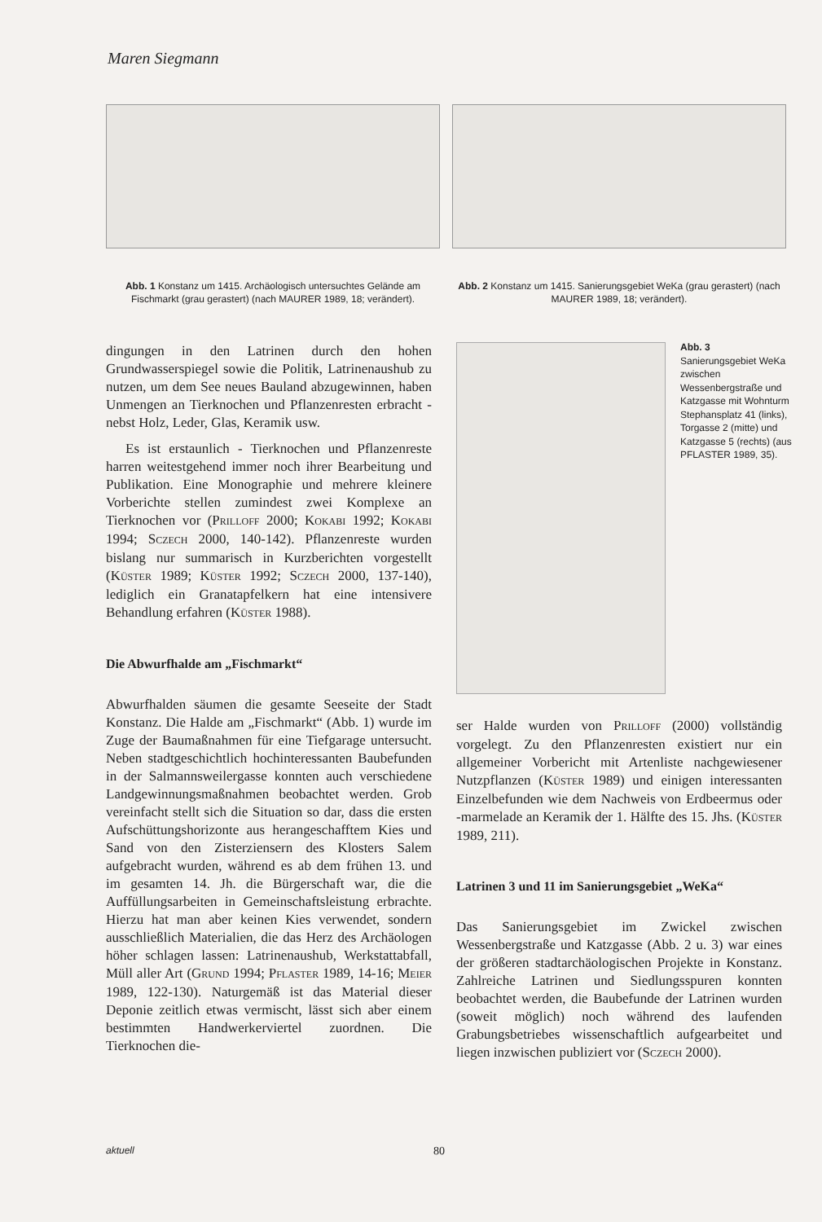Maren Siegmann
Abb. 1 Konstanz um 1415. Archäologisch untersuchtes Gelände am Fischmarkt (grau gerastert) (nach MAURER 1989, 18; verändert).
Abb. 2 Konstanz um 1415. Sanierungsgebiet WeKa (grau gerastert) (nach MAURER 1989, 18; verändert).
dingungen in den Latrinen durch den hohen Grundwasserspiegel sowie die Politik, Latrinenaushub zu nutzen, um dem See neues Bauland abzugewinnen, haben Unmengen an Tierknochen und Pflanzenresten erbracht - nebst Holz, Leder, Glas, Keramik usw.
Es ist erstaunlich - Tierknochen und Pflanzenreste harren weitestgehend immer noch ihrer Bearbeitung und Publikation. Eine Monographie und mehrere kleinere Vorberichte stellen zumindest zwei Komplexe an Tierknochen vor (PRILLOFF 2000; KOKABI 1992; KOKABI 1994; SCZECH 2000, 140-142). Pflanzenreste wurden bislang nur summarisch in Kurzberichten vorgestellt (KÜSTER 1989; KÜSTER 1992; SCZECH 2000, 137-140), lediglich ein Granatapfelkern hat eine intensivere Behandlung erfahren (KÜSTER 1988).
Die Abwurfhalde am „Fischmarkt“
Abwurfhalden säumen die gesamte Seeseite der Stadt Konstanz. Die Halde am „Fischmarkt“ (Abb. 1) wurde im Zuge der Baumaßnahmen für eine Tiefgarage untersucht. Neben stadtgeschichtlich hochinteressanten Baubefunden in der Salmannsweilergasse konnten auch verschiedene Landgewinnungsmaßnahmen beobachtet werden. Grob vereinfacht stellt sich die Situation so dar, dass die ersten Aufschüttungshorizonte aus herangeschafftem Kies und Sand von den Zisterziensern des Klosters Salem aufgebracht wurden, während es ab dem frühen 13. und im gesamten 14. Jh. die Bürgerschaft war, die die Auffüllungsarbeiten in Gemeinschaftsleistung erbrachte. Hierzu hat man aber keinen Kies verwendet, sondern ausschließlich Materialien, die das Herz des Archäologen höher schlagen lassen: Latrinenaushub, Werkstattabfall, Müll aller Art (GRUND 1994; PFLASTER 1989, 14-16; MEIER 1989, 122-130). Naturgemäß ist das Material dieser Deponie zeitlich etwas vermischt, lässt sich aber einem bestimmten Handwerkerviertel zuordnen. Die Tierknochen die-
Abb. 3
Sanierungsgebiet WeKa zwischen Wessenbergstraße und Katzgasse mit Wohnturm Stephansplatz 41 (links), Torgasse 2 (mitte) und Katzgasse 5 (rechts) (aus PFLASTER 1989, 35).
ser Halde wurden von PRILLOFF (2000) vollständig vorgelegt. Zu den Pflanzenresten existiert nur ein allgemeiner Vorbericht mit Artenliste nachgewiesener Nutzpflanzen (KÜSTER 1989) und einigen interessanten Einzelbefunden wie dem Nachweis von Erdbeermus oder -marmelade an Keramik der 1. Hälfte des 15. Jhs. (KÜSTER 1989, 211).
Latrinen 3 und 11 im Sanierungsgebiet „WeKa“
Das Sanierungsgebiet im Zwickel zwischen Wessenbergstraße und Katzgasse (Abb. 2 u. 3) war eines der größeren stadtarchäologischen Projekte in Konstanz. Zahlreiche Latrinen und Siedlungsspuren konnten beobachtet werden, die Baubefunde der Latrinen wurden (soweit möglich) noch während des laufenden Grabungsbetriebes wissenschaftlich aufgearbeitet und liegen inzwischen publiziert vor (SCZECH 2000).
aktuell 80